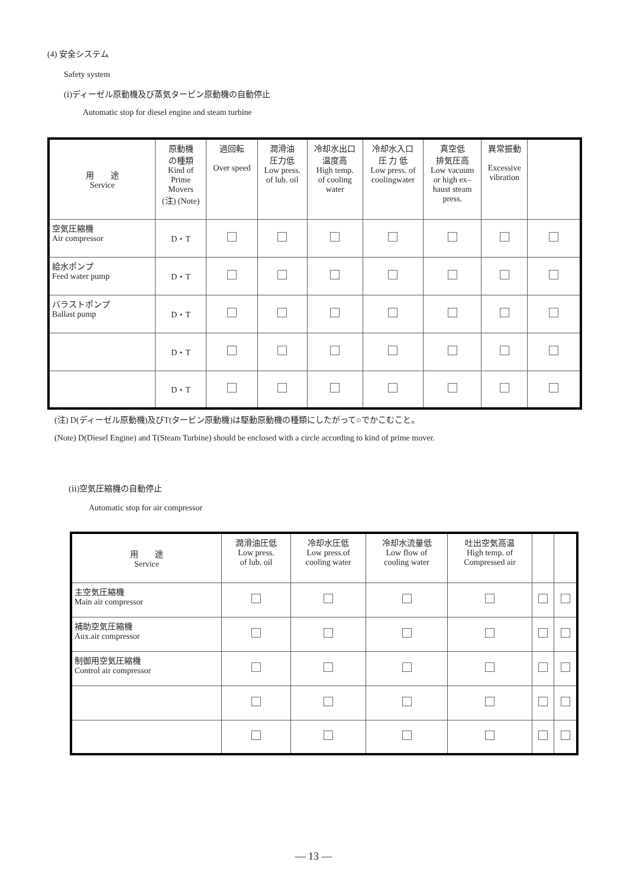(4) 安全システム
Safety system
(ⅰ)ディーゼル原動機及び蒸気タービン原動機の自動停止
Automatic stop for diesel engine and steam turbine
| 用 途 Service | 原動機 の種類 Kind of Prime Movers (注) (Note) | 過回転 Over speed | 潤滑油 圧力低 Low press. of lub. oil | 冷却水出口 温度高 High temp. of cooling water | 冷却水入口 圧 力 低 Low press. of coolingwater | 真空低 排気圧高 Low vacuum or high ex– haust steam press. | 異常振動 Excessive vibration | |
| --- | --- | --- | --- | --- | --- | --- | --- | --- |
| 空気圧縮機 Air compressor | D・T | | | | | | | |
| 給水ポンプ Feed water pump | D・T | | | | | | | |
| バラストポンプ Ballast pump | D・T | | | | | | | |
| | D・T | | | | | | | |
| | D・T | | | | | | | |
(注) D(ディーゼル原動機)及びT(タービン原動機)は駆動原動機の種類にしたがって○でかこむこと。
(Note) D(Diesel Engine) and T(Steam Turbine) should be enclosed with a circle according to kind of prime mover.
(ⅱ)空気圧縮機の自動停止
Automatic stop for air compressor
| 用 途 Service | 潤滑油圧低 Low press. of lub. oil | 冷却水圧低 Low press.of cooling water | 冷却水流量低 Low flow of cooling water | 吐出空気高温 High temp. of Compressed air | | |
| --- | --- | --- | --- | --- | --- | --- |
| 主空気圧縮機 Main air compressor | | | | | | |
| 補助空気圧縮機 Aux.air compressor | | | | | | |
| 制御用空気圧縮機 Control air compressor | | | | | | |
― 13 ―